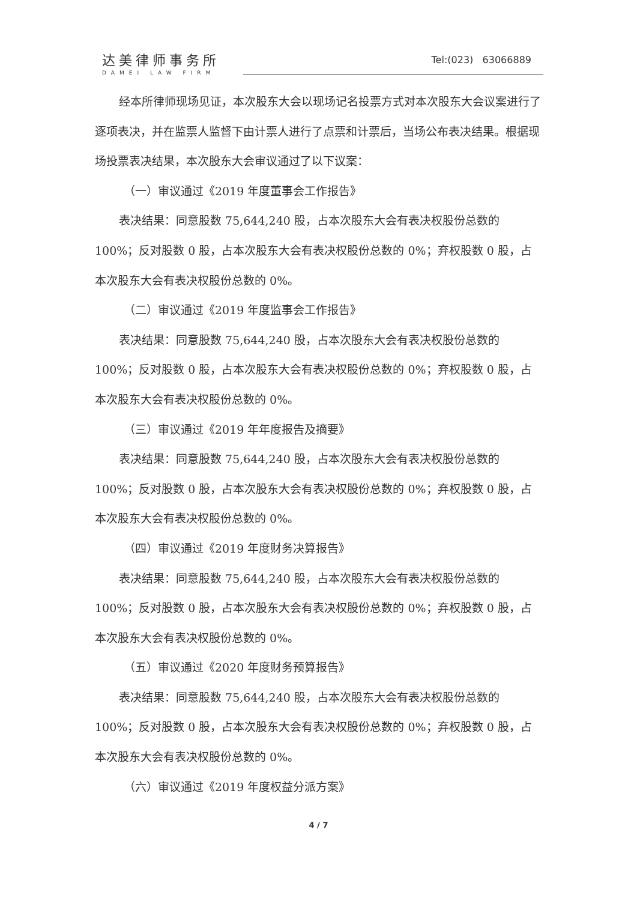达美律师事务所
DAMEI LAW FIRM
Tel:(023) 63066889
经本所律师现场见证，本次股东大会以现场记名投票方式对本次股东大会议案进行了逐项表决，并在监票人监督下由计票人进行了点票和计票后，当场公布表决结果。根据现场投票表决结果，本次股东大会审议通过了以下议案：
（一）审议通过《2019 年度董事会工作报告》
表决结果：同意股数 75,644,240 股，占本次股东大会有表决权股份总数的100%；反对股数 0 股，占本次股东大会有表决权股份总数的 0%；弃权股数 0 股，占本次股东大会有表决权股份总数的 0%。
（二）审议通过《2019 年度监事会工作报告》
表决结果：同意股数 75,644,240 股，占本次股东大会有表决权股份总数的100%；反对股数 0 股，占本次股东大会有表决权股份总数的 0%；弃权股数 0 股，占本次股东大会有表决权股份总数的 0%。
（三）审议通过《2019 年年度报告及摘要》
表决结果：同意股数 75,644,240 股，占本次股东大会有表决权股份总数的100%；反对股数 0 股，占本次股东大会有表决权股份总数的 0%；弃权股数 0 股，占本次股东大会有表决权股份总数的 0%。
（四）审议通过《2019 年度财务决算报告》
表决结果：同意股数 75,644,240 股，占本次股东大会有表决权股份总数的100%；反对股数 0 股，占本次股东大会有表决权股份总数的 0%；弃权股数 0 股，占本次股东大会有表决权股份总数的 0%。
（五）审议通过《2020 年度财务预算报告》
表决结果：同意股数 75,644,240 股，占本次股东大会有表决权股份总数的100%；反对股数 0 股，占本次股东大会有表决权股份总数的 0%；弃权股数 0 股，占本次股东大会有表决权股份总数的 0%。
（六）审议通过《2019 年度权益分派方案》
4 / 7